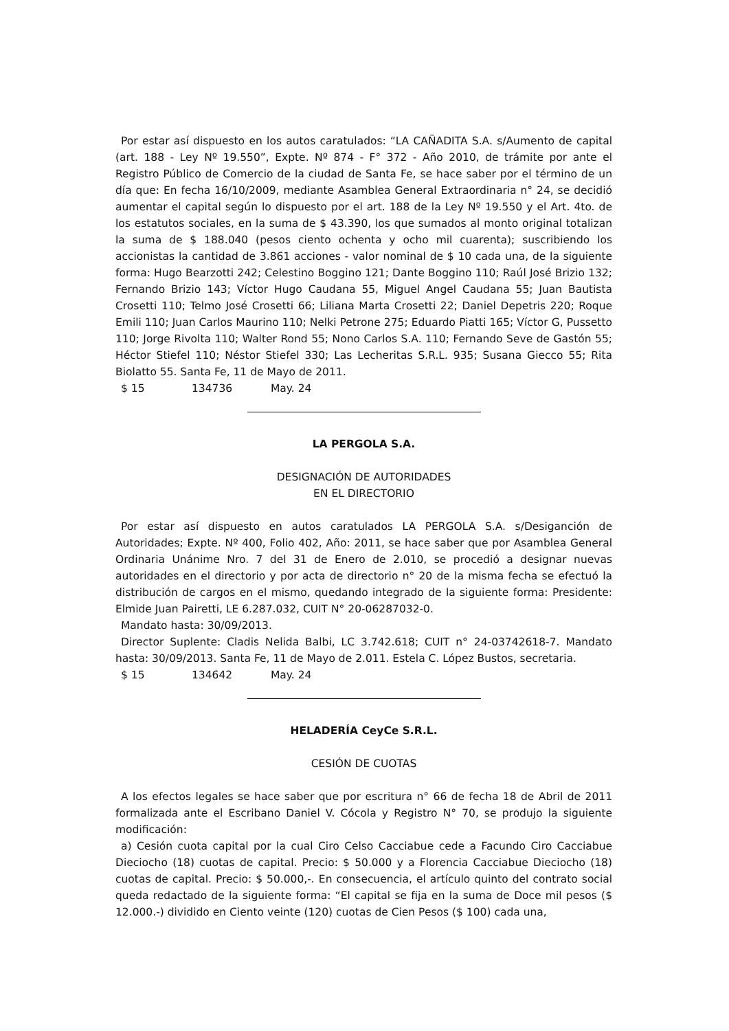Por estar así dispuesto en los autos caratulados: “LA CAÑADITA S.A. s/Aumento de capital (art. 188 - Ley Nº 19.550”, Expte. Nº 874 - F° 372 - Año 2010, de trámite por ante el Registro Público de Comercio de la ciudad de Santa Fe, se hace saber por el término de un día que: En fecha 16/10/2009, mediante Asamblea General Extraordinaria n° 24, se decidió aumentar el capital según lo dispuesto por el art. 188 de la Ley Nº 19.550 y el Art. 4to. de los estatutos sociales, en la suma de $ 43.390, los que sumados al monto original totalizan la suma de $ 188.040 (pesos ciento ochenta y ocho mil cuarenta); suscribiendo los accionistas la cantidad de 3.861 acciones - valor nominal de $ 10 cada una, de la siguiente forma: Hugo Bearzotti 242; Celestino Boggino 121; Dante Boggino 110; Raúl José Brizio 132; Fernando Brizio 143; Víctor Hugo Caudana 55, Miguel Angel Caudana 55; Juan Bautista Crosetti 110; Telmo José Crosetti 66; Liliana Marta Crosetti 22; Daniel Depetris 220; Roque Emili 110; Juan Carlos Maurino 110; Nelki Petrone 275; Eduardo Piatti 165; Víctor G, Pussetto 110; Jorge Rivolta 110; Walter Rond 55; Nono Carlos S.A. 110; Fernando Seve de Gastón 55; Héctor Stiefel 110; Néstor Stiefel 330; Las Lecheritas S.R.L. 935; Susana Giecco 55; Rita Biolatto 55. Santa Fe, 11 de Mayo de 2011.
$ 15 134736 May. 24
LA PERGOLA S.A.
DESIGNACIÓN DE AUTORIDADES
EN EL DIRECTORIO
Por estar así dispuesto en autos caratulados LA PERGOLA S.A. s/Desiganción de Autoridades; Expte. Nº 400, Folio 402, Año: 2011, se hace saber que por Asamblea General Ordinaria Unánime Nro. 7 del 31 de Enero de 2.010, se procedió a designar nuevas autoridades en el directorio y por acta de directorio n° 20 de la misma fecha se efectuó la distribución de cargos en el mismo, quedando integrado de la siguiente forma: Presidente: Elmide Juan Pairetti, LE 6.287.032, CUIT N° 20-06287032-0.
Mandato hasta: 30/09/2013.
Director Suplente: Cladis Nelida Balbi, LC 3.742.618; CUIT n° 24-03742618-7. Mandato hasta: 30/09/2013. Santa Fe, 11 de Mayo de 2.011. Estela C. López Bustos, secretaria.
$ 15 134642 May. 24
HELADERÍA CeyCe S.R.L.
CESIÓN DE CUOTAS
A los efectos legales se hace saber que por escritura n° 66 de fecha 18 de Abril de 2011 formalizada ante el Escribano Daniel V. Cócola y Registro N° 70, se produjo la siguiente modificación:
a) Cesión cuota capital por la cual Ciro Celso Cacciabue cede a Facundo Ciro Cacciabue Dieciocho (18) cuotas de capital. Precio: $ 50.000 y a Florencia Cacciabue Dieciocho (18) cuotas de capital. Precio: $ 50.000,-. En consecuencia, el artículo quinto del contrato social queda redactado de la siguiente forma: “El capital se fija en la suma de Doce mil pesos ($ 12.000.-) dividido en Ciento veinte (120) cuotas de Cien Pesos ($ 100) cada una,